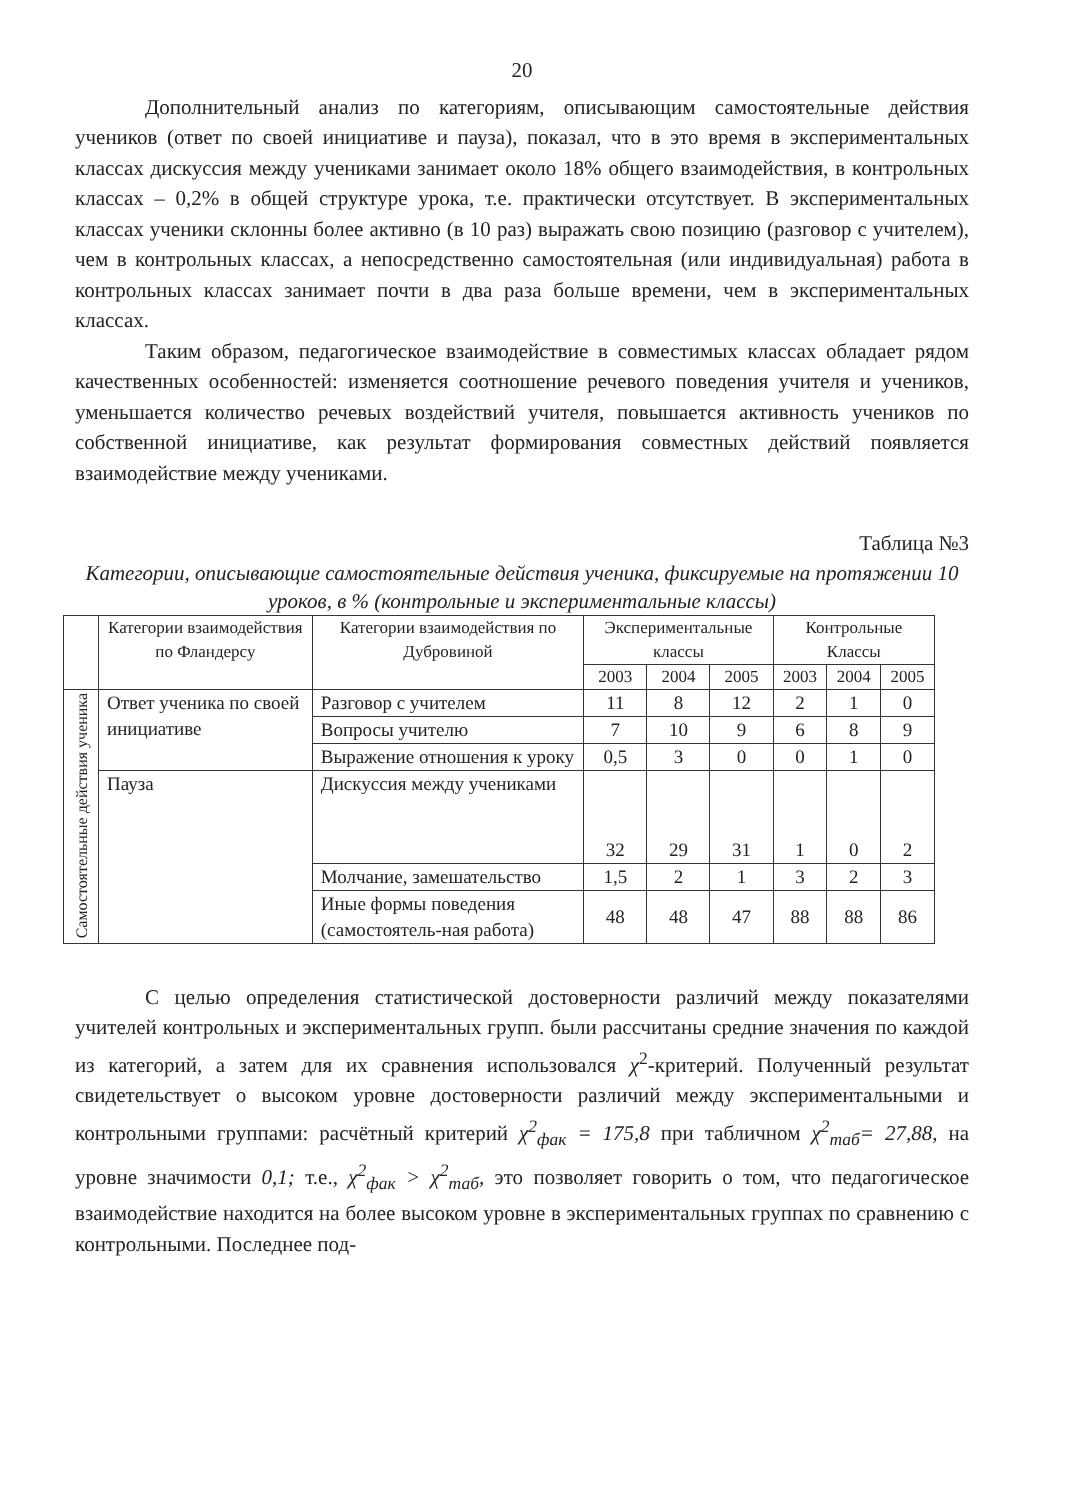20
Дополнительный анализ по категориям, описывающим самостоятельные действия учеников (ответ по своей инициативе и пауза), показал, что в это время в экспериментальных классах дискуссия между учениками занимает около 18% общего взаимодействия, в контрольных классах – 0,2% в общей структуре урока, т.е. практически отсутствует. В экспериментальных классах ученики склонны более активно (в 10 раз) выражать свою позицию (разговор с учителем), чем в контрольных классах, а непосредственно самостоятельная (или индивидуальная) работа в контрольных классах занимает почти в два раза больше времени, чем в экспериментальных классах.
Таким образом, педагогическое взаимодействие в совместимых классах обладает рядом качественных особенностей: изменяется соотношение речевого поведения учителя и учеников, уменьшается количество речевых воздействий учителя, повышается активность учеников по собственной инициативе, как результат формирования совместных действий появляется взаимодействие между учениками.
Таблица №3
Категории, описывающие самостоятельные действия ученика, фиксируемые на протяжении 10 уроков, в % (контрольные и экспериментальные классы)
| | Категории взаимодействия по Фландерсу | Категории взаимодействия по Дубровиной | Экспериментальные классы | | | Контрольные Классы | | |
| --- | --- | --- | --- | --- | --- | --- | --- | --- |
| | | | 2003 | 2004 | 2005 | 2003 | 2004 | 2005 |
| Самостоятельные действия ученика | Ответ ученика по своей инициативе | Разговор с учителем | 11 | 8 | 12 | 2 | 1 | 0 |
| | | Вопросы учителю | 7 | 10 | 9 | 6 | 8 | 9 |
| | | Выражение отношения к уроку | 0,5 | 3 | 0 | 0 | 1 | 0 |
| | Пауза | Дискуссия между учениками | 32 | 29 | 31 | 1 | 0 | 2 |
| | | Молчание, замешательство | 1,5 | 2 | 1 | 3 | 2 | 3 |
| | | Иные формы поведения (самостоятель-ная работа) | 48 | 48 | 47 | 88 | 88 | 86 |
С целью определения статистической достоверности различий между показателями учителей контрольных и экспериментальных групп. были рассчитаны средние значения по каждой из категорий, а затем для их сравнения использовался χ<sup>2</sup>-критерий. Полученный результат свидетельствует о высоком уровне достоверности различий между экспериментальными и контрольными группами: расчётный критерий χ<sup>2</sup><sub>фак</sub> = 175,8 при табличном χ<sup>2</sup><sub>таб</sub>= 27,88, на уровне значимости 0,1; т.е., χ<sup>2</sup><sub>фак</sub> > χ<sup>2</sup><sub>таб</sub>, это позволяет говорить о том, что педагогическое взаимодействие находится на более высоком уровне в экспериментальных группах по сравнению с контрольными. Последнее под-